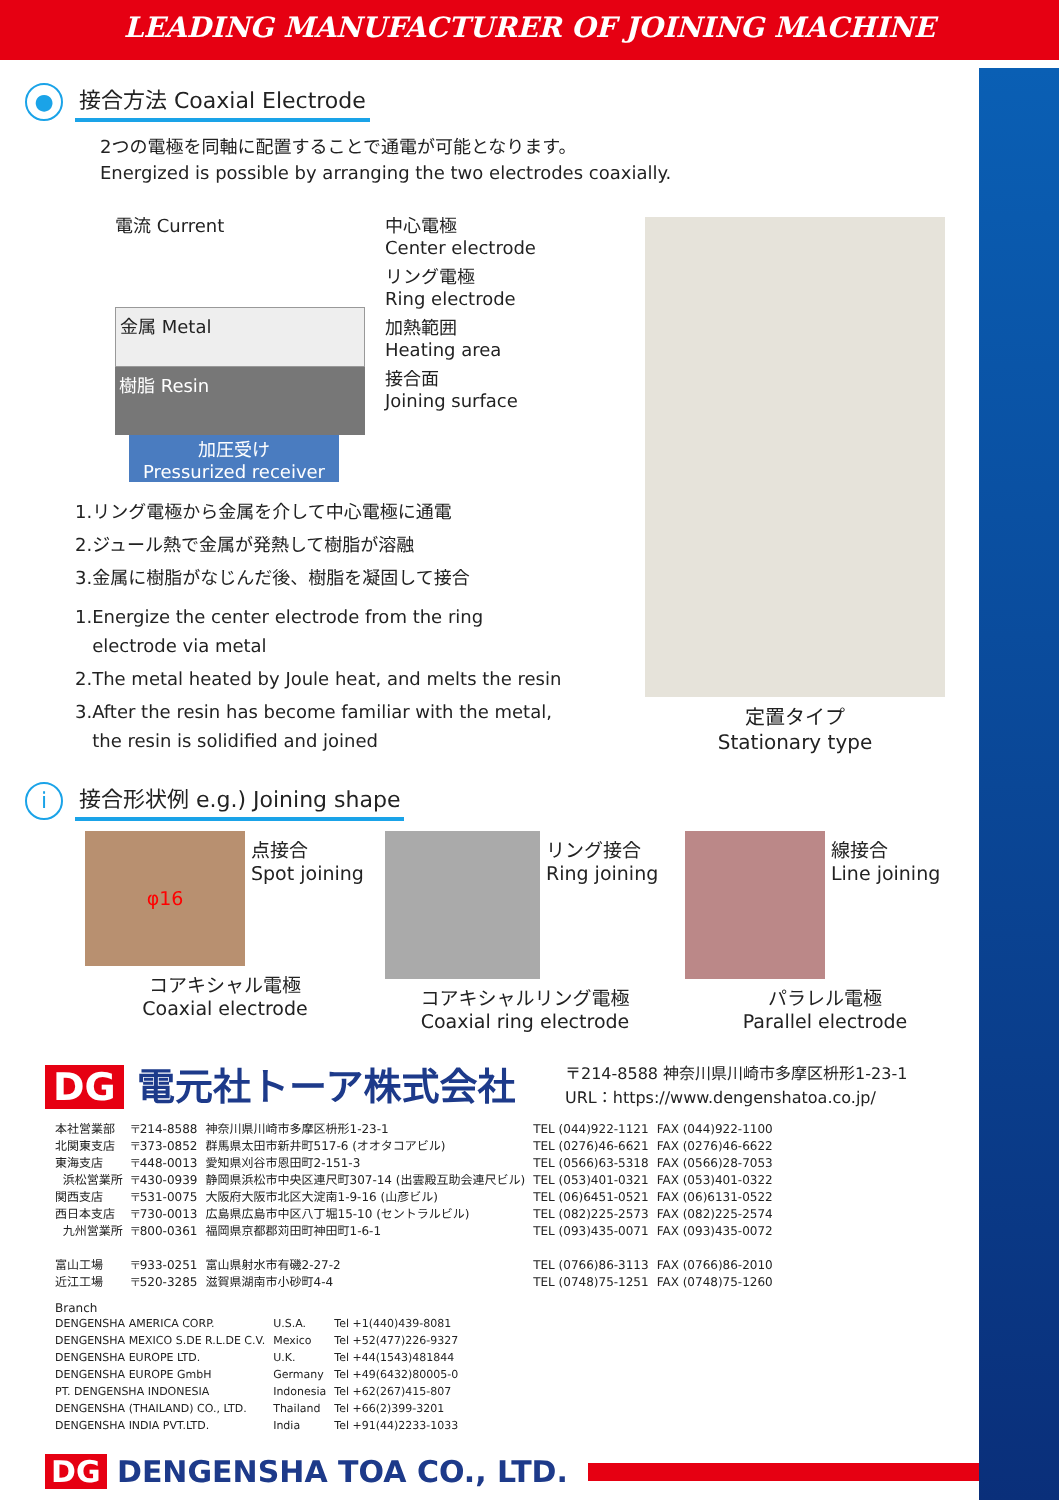LEADING MANUFACTURER OF JOINING MACHINE
● 接合方法 Coaxial Electrode
2つの電極を同軸に配置することで通電が可能となります。
Energized is possible by arranging the two electrodes coaxially.
電流 Current
金属 Metal
樹脂 Resin
加圧受け
Pressurized receiver
中心電極
Center electrode
リング電極
Ring electrode
加熱範囲
Heating area
接合面
Joining surface
1.リング電極から金属を介して中心電極に通電
2.ジュール熱で金属が発熱して樹脂が溶融
3.金属に樹脂がなじんだ後、樹脂を凝固して接合
1.Energize the center electrode from the ring
electrode via metal
2.The metal heated by Joule heat, and melts the resin
3.After the resin has become familiar with the metal,
the resin is solidified and joined
定置タイプ
Stationary type
i 接合形状例 e.g.) Joining shape
φ16
点接合
Spot joining
コアキシャル電極
Coaxial electrode
リング接合
Ring joining
コアキシャルリング電極
Coaxial ring electrode
線接合
Line joining
パラレル電極
Parallel electrode
DG 電元社トーア株式会社
〒214-8588 神奈川県川崎市多摩区枡形1-23-1
URL：https://www.dengenshatoa.co.jp/
| 本社営業部 | 〒214-8588 | 神奈川県川崎市多摩区枡形1-23-1 | TEL (044)922-1121 | FAX (044)922-1100 |
| 北関東支店 | 〒373-0852 | 群馬県太田市新井町517-6 (オオタコアビル) | TEL (0276)46-6621 | FAX (0276)46-6622 |
| 東海支店 | 〒448-0013 | 愛知県刈谷市恩田町2-151-3 | TEL (0566)63-5318 | FAX (0566)28-7053 |
| 浜松営業所 | 〒430-0939 | 静岡県浜松市中央区連尺町307-14 (出雲殿互助会連尺ビル) | TEL (053)401-0321 | FAX (053)401-0322 |
| 関西支店 | 〒531-0075 | 大阪府大阪市北区大淀南1-9-16 (山彦ビル) | TEL (06)6451-0521 | FAX (06)6131-0522 |
| 西日本支店 | 〒730-0013 | 広島県広島市中区八丁堀15-10 (セントラルビル) | TEL (082)225-2573 | FAX (082)225-2574 |
| 九州営業所 | 〒800-0361 | 福岡県京都郡苅田町神田町1-6-1 | TEL (093)435-0071 | FAX (093)435-0072 |
| 富山工場 | 〒933-0251 | 富山県射水市有磯2-27-2 | TEL (0766)86-3113 | FAX (0766)86-2010 |
| 近江工場 | 〒520-3285 | 滋賀県湖南市小砂町4-4 | TEL (0748)75-1251 | FAX (0748)75-1260 |
Branch
| DENGENSHA AMERICA CORP. | U.S.A. | Tel +1(440)439-8081 |
| DENGENSHA MEXICO S.DE R.L.DE C.V. | Mexico | Tel +52(477)226-9327 |
| DENGENSHA EUROPE LTD. | U.K. | Tel +44(1543)481844 |
| DENGENSHA EUROPE GmbH | Germany | Tel +49(6432)80005-0 |
| PT. DENGENSHA INDONESIA | Indonesia | Tel +62(267)415-807 |
| DENGENSHA (THAILAND) CO., LTD. | Thailand | Tel +66(2)399-3201 |
| DENGENSHA INDIA PVT.LTD. | India | Tel +91(44)2233-1033 |
DG DENGENSHA TOA CO., LTD.